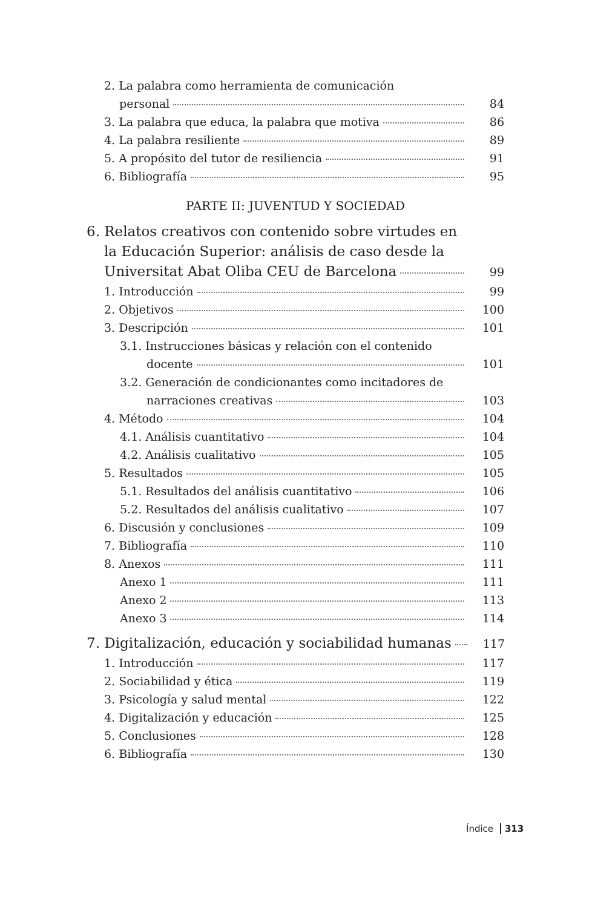2. La palabra como herramienta de comunicación
personal 84
3. La palabra que educa, la palabra que motiva 86
4. La palabra resiliente 89
5. A propósito del tutor de resiliencia 91
6. Bibliografía 95
PARTE II: JUVENTUD Y SOCIEDAD
6. Relatos creativos con contenido sobre virtudes en
la Educación Superior: análisis de caso desde la
Universitat Abat Oliba CEU de Barcelona 99
1. Introducción 99
2. Objetivos 100
3. Descripción 101
3.1. Instrucciones básicas y relación con el contenido
docente 101
3.2. Generación de condicionantes como incitadores de
narraciones creativas 103
4. Método 104
4.1. Análisis cuantitativo 104
4.2. Análisis cualitativo 105
5. Resultados 105
5.1. Resultados del análisis cuantitativo 106
5.2. Resultados del análisis cualitativo 107
6. Discusión y conclusiones 109
7. Bibliografía 110
8. Anexos 111
Anexo 1 111
Anexo 2 113
Anexo 3 114
7. Digitalización, educación y sociabilidad humanas 117
1. Introducción 117
2. Sociabilidad y ética 119
3. Psicología y salud mental 122
4. Digitalización y educación 125
5. Conclusiones 128
6. Bibliografía 130
Índice 313